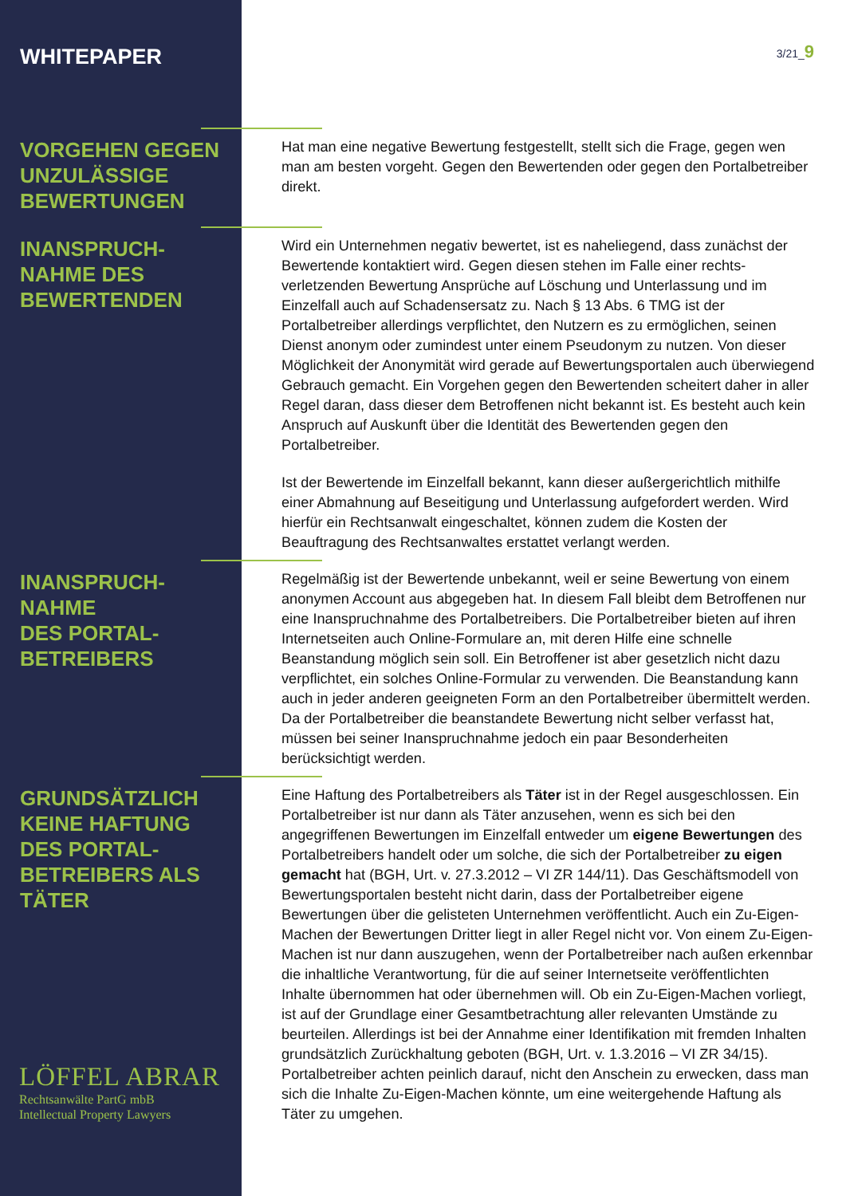WHITEPAPER
3/21_9
VORGEHEN GEGEN UNZULÄSSIGE BEWERTUNGEN
Hat man eine negative Bewertung festgestellt, stellt sich die Frage, gegen wen man am besten vorgeht. Gegen den Bewertenden oder gegen den Portalbetreiber direkt.
INANSPRUCH-
NAHME DES BEWERTENDEN
Wird ein Unternehmen negativ bewertet, ist es naheliegend, dass zunächst der Bewertende kontaktiert wird. Gegen diesen stehen im Falle einer rechts­verletzenden Bewertung Ansprüche auf Löschung und Unterlassung und im Einzelfall auch auf Schadensersatz zu. Nach § 13 Abs. 6 TMG ist der Portalbetreiber allerdings verpflichtet, den Nutzern es zu ermöglichen, seinen Dienst anonym oder zumindest unter einem Pseudonym zu nutzen. Von dieser Möglichkeit der Anonymität wird gerade auf Bewertungsportalen auch überwiegend Gebrauch gemacht. Ein Vorgehen gegen den Bewerten­den scheitert daher in aller Regel daran, dass dieser dem Betroffenen nicht bekannt ist. Es besteht auch kein Anspruch auf Auskunft über die Identität des Bewertenden gegen den Portalbetreiber.
Ist der Bewertende im Einzelfall bekannt, kann dieser außergerichtlich mit­hilfe einer Abmahnung auf Beseitigung und Unterlassung aufgefordert wer­den. Wird hierfür ein Rechtsanwalt eingeschaltet, können zudem die Kosten der Beauftragung des Rechtsanwaltes erstattet verlangt werden.
INANSPRUCH-
NAHME
DES PORTAL-
BETREIBERS
Regelmäßig ist der Bewertende unbekannt, weil er seine Bewertung von einem anonymen Account aus abgegeben hat. In diesem Fall bleibt dem Betroffenen nur eine Inanspruchnahme des Portalbetreibers. Die Portalbe­treiber bieten auf ihren Internetseiten auch Online-Formulare an, mit deren Hilfe eine schnelle Beanstandung möglich sein soll. Ein Betroffener ist aber gesetzlich nicht dazu verpflichtet, ein solches Online-Formular zu verwen­den. Die Beanstandung kann auch in jeder anderen geeigneten Form an den Portalbetreiber übermittelt werden. Da der Portalbetreiber die beanstan­dete Bewertung nicht selber verfasst hat, müssen bei seiner Inanspruchnah­me jedoch ein paar Besonderheiten berücksichtigt werden.
GRUNDSÄTZLICH KEINE HAFTUNG DES PORTAL-
BETREIBERS ALS TÄTER
Eine Haftung des Portalbetreibers als Täter ist in der Regel ausgeschlossen. Ein Portalbetreiber ist nur dann als Täter anzusehen, wenn es sich bei den angegriffenen Bewertungen im Einzelfall entweder um eigene Bewertungen des Portalbetreibers handelt oder um solche, die sich der Portalbetreiber zu eigen gemacht hat (BGH, Urt. v. 27.3.2012 – VI ZR 144/11). Das Geschäfts­modell von Bewertungsportalen besteht nicht darin, dass der Portalbetreiber eigene Bewertungen über die gelisteten Unternehmen veröffentlicht. Auch ein Zu-Eigen-Machen der Bewertungen Dritter liegt in aller Regel nicht vor. Von einem Zu-Eigen-Machen ist nur dann auszugehen, wenn der Portalbetreiber nach außen erkennbar die inhaltliche Verantwortung, für die auf seiner Inter­netseite veröffentlichten Inhalte übernommen hat oder übernehmen will. Ob ein Zu-Eigen-Machen vorliegt, ist auf der Grundlage einer Gesamtbetrach­tung aller relevanten Umstände zu beurteilen. Allerdings ist bei der Annahme einer Identifikation mit fremden Inhalten grundsätzlich Zurückhaltung geboten (BGH, Urt. v. 1.3.2016 – VI ZR 34/15). Portalbetreiber achten peinlich darauf, nicht den Anschein zu erwecken, dass man sich die Inhalte Zu-Eigen-Machen könnte, um eine weitergehende Haftung als Täter zu umgehen.
LÖFFEL ABRAR
Rechtsanwälte PartG mbB
Intellectual Property Lawyers